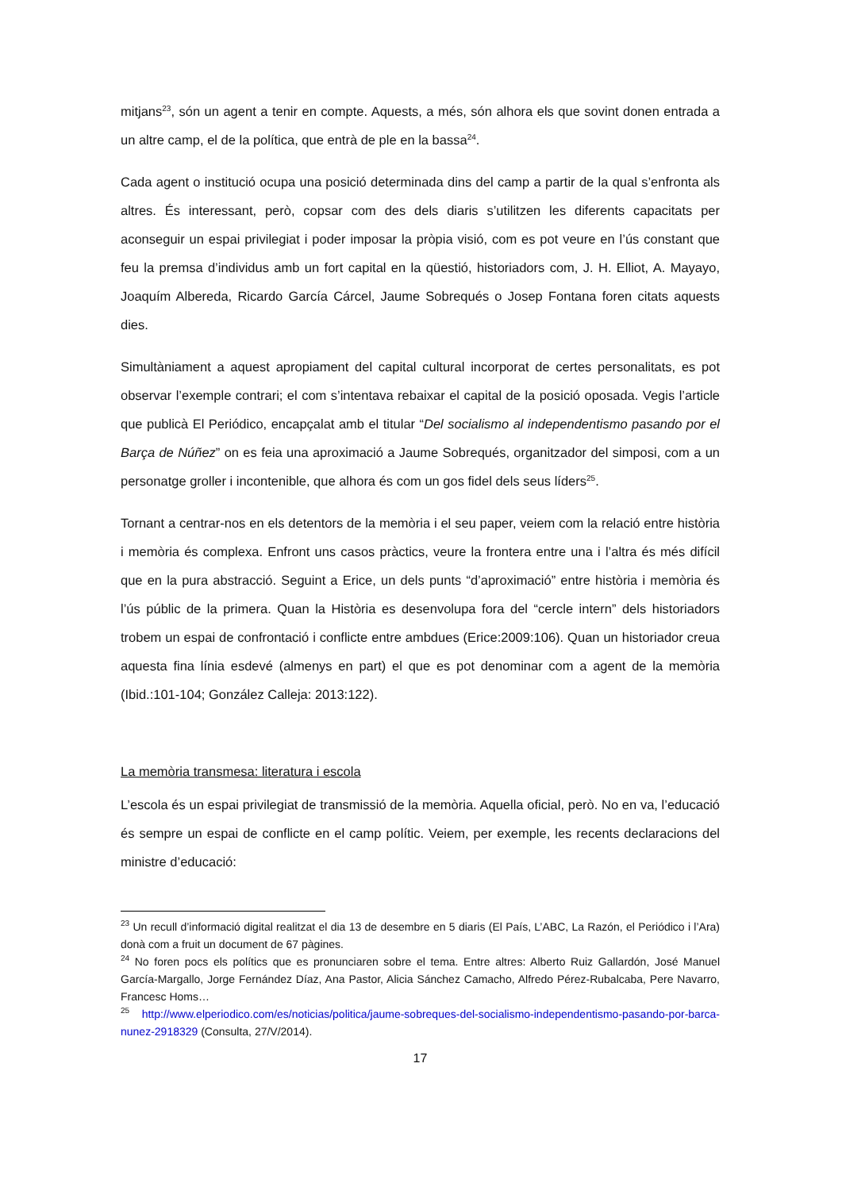mitjans<sup>23</sup>, són un agent a tenir en compte. Aquests, a més, són alhora els que sovint donen entrada a un altre camp, el de la política, que entrà de ple en la bassa<sup>24</sup>.
Cada agent o institució ocupa una posició determinada dins del camp a partir de la qual s’enfronta als altres. És interessant, però, copsar com des dels diaris s’utilitzen les diferents capacitats per aconseguir un espai privilegiat i poder imposar la pròpia visió, com es pot veure en l’ús constant que feu la premsa d’individus amb un fort capital en la qüestió, historiadors com, J. H. Elliot, A. Mayayo, Joaquím Albereda, Ricardo García Cárcel, Jaume Sobrequés o Josep Fontana foren citats aquests dies.
Simultàniament a aquest apropiament del capital cultural incorporat de certes personalitats, es pot observar l’exemple contrari; el com s’intentava rebaixar el capital de la posició oposada. Vegis l’article que publicà El Periódico, encapçalat amb el titular “Del socialismo al independentismo pasando por el Barça de Núñez” on es feia una aproximació a Jaume Sobrequés, organitzador del simposi, com a un personatge groller i incontenible, que alhora és com un gos fidel dels seus líders<sup>25</sup>.
Tornant a centrar-nos en els detentors de la memòria i el seu paper, veiem com la relació entre història i memòria és complexa. Enfront uns casos pràctics, veure la frontera entre una i l’altra és més difícil que en la pura abstracció. Seguint a Erice, un dels punts “d’aproximació” entre història i memòria és l’ús públic de la primera. Quan la Història es desenvolupa fora del “cercle intern” dels historiadors trobem un espai de confrontació i conflicte entre ambdues (Erice:2009:106). Quan un historiador creua aquesta fina línia esdevé (almenys en part) el que es pot denominar com a agent de la memòria (Ibid.:101-104; González Calleja: 2013:122).
La memòria transmesa: literatura i escola
L’escola és un espai privilegiat de transmissió de la memòria. Aquella oficial, però. No en va, l’educació és sempre un espai de conflicte en el camp polític. Veiem, per exemple, les recents declaracions del ministre d’educació:
<sup>23</sup> Un recull d’informació digital realitzat el dia 13 de desembre en 5 diaris (El País, L’ABC, La Razón, el Periódico i l’Ara) donà com a fruit un document de 67 pàgines.
<sup>24</sup> No foren pocs els polítics que es pronunciaren sobre el tema. Entre altres: Alberto Ruiz Gallardón, José Manuel García-Margallo, Jorge Fernández Díaz, Ana Pastor, Alicia Sánchez Camacho, Alfredo Pérez-Rubalcaba, Pere Navarro, Francesc Homs…
<sup>25</sup> http://www.elperiodico.com/es/noticias/politica/jaume-sobreques-del-socialismo-independentismo-pasando-por-barca-nunez-2918329 (Consulta, 27/V/2014).
17